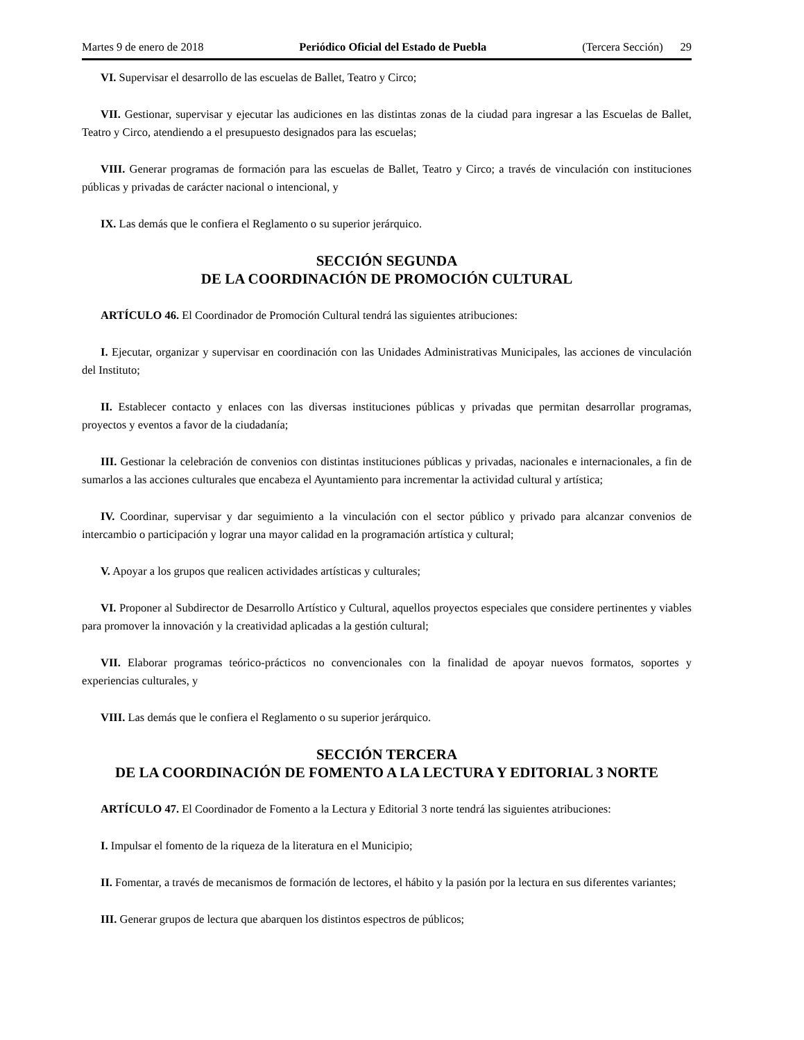Martes 9 de enero de 2018 Periódico Oficial del Estado de Puebla (Tercera Sección) 29
VI. Supervisar el desarrollo de las escuelas de Ballet, Teatro y Circo;
VII. Gestionar, supervisar y ejecutar las audiciones en las distintas zonas de la ciudad para ingresar a las Escuelas de Ballet, Teatro y Circo, atendiendo a el presupuesto designados para las escuelas;
VIII. Generar programas de formación para las escuelas de Ballet, Teatro y Circo; a través de vinculación con instituciones públicas y privadas de carácter nacional o intencional, y
IX. Las demás que le confiera el Reglamento o su superior jerárquico.
SECCIÓN SEGUNDA
DE LA COORDINACIÓN DE PROMOCIÓN CULTURAL
ARTÍCULO 46. El Coordinador de Promoción Cultural tendrá las siguientes atribuciones:
I. Ejecutar, organizar y supervisar en coordinación con las Unidades Administrativas Municipales, las acciones de vinculación del Instituto;
II. Establecer contacto y enlaces con las diversas instituciones públicas y privadas que permitan desarrollar programas, proyectos y eventos a favor de la ciudadanía;
III. Gestionar la celebración de convenios con distintas instituciones públicas y privadas, nacionales e internacionales, a fin de sumarlos a las acciones culturales que encabeza el Ayuntamiento para incrementar la actividad cultural y artística;
IV. Coordinar, supervisar y dar seguimiento a la vinculación con el sector público y privado para alcanzar convenios de intercambio o participación y lograr una mayor calidad en la programación artística y cultural;
V. Apoyar a los grupos que realicen actividades artísticas y culturales;
VI. Proponer al Subdirector de Desarrollo Artístico y Cultural, aquellos proyectos especiales que considere pertinentes y viables para promover la innovación y la creatividad aplicadas a la gestión cultural;
VII. Elaborar programas teórico-prácticos no convencionales con la finalidad de apoyar nuevos formatos, soportes y experiencias culturales, y
VIII. Las demás que le confiera el Reglamento o su superior jerárquico.
SECCIÓN TERCERA
DE LA COORDINACIÓN DE FOMENTO A LA LECTURA Y EDITORIAL 3 NORTE
ARTÍCULO 47. El Coordinador de Fomento a la Lectura y Editorial 3 norte tendrá las siguientes atribuciones:
I. Impulsar el fomento de la riqueza de la literatura en el Municipio;
II. Fomentar, a través de mecanismos de formación de lectores, el hábito y la pasión por la lectura en sus diferentes variantes;
III. Generar grupos de lectura que abarquen los distintos espectros de públicos;